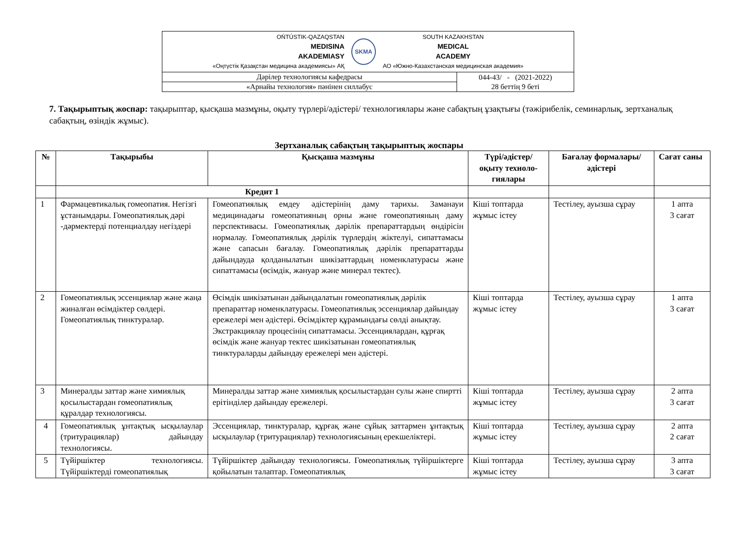| OŃTÚSTIK-QAZAQSTAN MEDISINA AKADEMIASY «Оңтүстік Қазақстан медицина академиясы» АҚ SKMA SOUTH KAZAKHSTAN MEDICAL ACADEMY АО «Южно-Казахстанская медицинская академия» | |
| Дәрілер технологиясы кафедрасы | 044-43/ - (2021-2022) 28 беттің 9 беті |
| «Арнайы технология» пәнінен силлабус | |
7. Тақырыптық жоспар: тақырыптар, қысқаша мазмұны, оқыту түрлері/әдістері/ технологиялары және сабақтың ұзақтығы (тәжірибелік, семинарлық, зертханалық сабақтың, өзіндік жұмыс).
Зертханалық сабақтың тақырыптық жоспары
| № | Тақырыбы | Қысқаша мазмұны | Түрі/әдістер/ оқыту техноло-гиялары | Бағалау формалары/ әдістері | Сағат саны |
| --- | --- | --- | --- | --- | --- |
| | Кредит 1 | | | | |
| 1 | Фармацевтикалық гомеопатия. Негізгі ұстанымдары. Гомеопатиялық дәрі -дәрмектерді потенциалдау негіздері | Гомеопатиялық емдеу әдістерінің даму тарихы. Заманауи медицинадағы гомеопатияның орны және гомеопатияның даму перспективасы. Гомеопатиялық дәрілік препараттардың өндірісін нормалау. Гомеопатиялық дәрілік түрлердің жіктелуі, сипаттамасы және сапасын бағалау. Гомеопатиялық дәрілік препараттарды дайындауда қолданылатын шикізаттардың номенклатурасы және сипаттамасы (өсімдік, жануар және минерал тектес). | Кіші топтарда жұмыс істеу | Тестілеу, ауызша сұрау | 1 апта 3 сағат |
| 2 | Гомеопатиялық эссенциялар және жаңа жиналған өсімдіктер сөлдері. Гомеопатиялық тинктуралар. | Өсімдік шикізатынан дайындалатын гомеопатиялық дәрілік препараттар номенклатурасы. Гомеопатиялық эссенциялар дайындау ережелері мен әдістері. Өсімдіктер құрамындағы сөлді анықтау. Экстракциялау процесінің сипаттамасы. Эссенциялардан, құрғақ өсімдік және жануар тектес шикізатынан гомеопатиялық тинктураларды дайындау ережелері мен әдістері. | Кіші топтарда жұмыс істеу | Тестілеу, ауызша сұрау | 1 апта 3 сағат |
| 3 | Минералды заттар және химиялық қосылыстардан гомеопатиялық құралдар технологиясы. | Минералды заттар және химиялық қосылыстардан сулы және спиртті ерітінділер дайындау ережелері. | Кіші топтарда жұмыс істеу | Тестілеу, ауызша сұрау | 2 апта 3 сағат |
| 4 | Гомеопатиялық ұнтақтық ысқылаулар (тритурациялар) дайындау технологиясы. | Эссенциялар, тинктуралар, құрғақ және сұйық заттармен ұнтақтық ысқылаулар (тритурациялар) технологиясының ерекшеліктері. | Кіші топтарда жұмыс істеу | Тестілеу, ауызша сұрау | 2 апта 2 сағат |
| 5 | Түйіршіктер технологиясы. Түйіршіктерді гомеопатиялық | Түйіршіктер дайындау технологиясы. Гомеопатиялық түйіршіктерге қойылатын талаптар. Гомеопатиялық | Кіші топтарда жұмыс істеу | Тестілеу, ауызша сұрау | 3 апта 3 сағат |